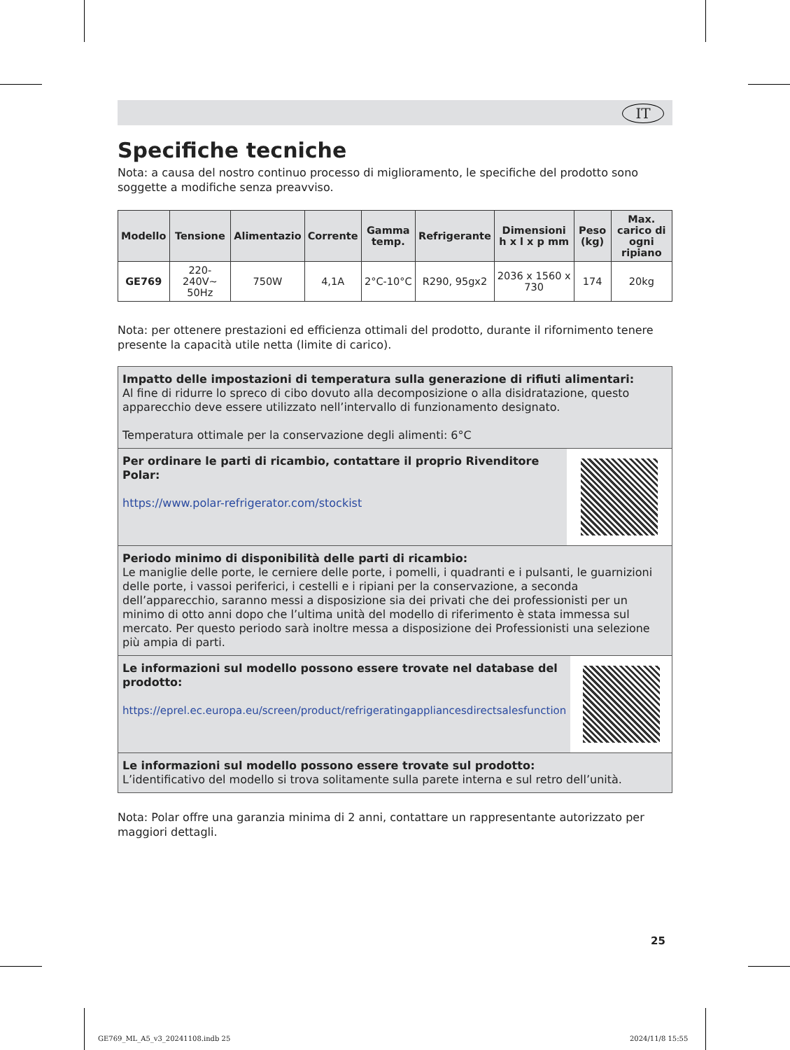IT
Specifiche tecniche
Nota: a causa del nostro continuo processo di miglioramento, le specifiche del prodotto sono soggette a modifiche senza preavviso.
| Modello | Tensione | Alimentazio | Corrente | Gamma temp. | Refrigerante | Dimensioni h x l x p mm | Peso (kg) | Max. carico di ogni ripiano |
| --- | --- | --- | --- | --- | --- | --- | --- | --- |
| GE769 | 220-240V~ 50Hz | 750W | 4,1A | 2°C-10°C | R290, 95gx2 | 2036 x 1560 x 730 | 174 | 20kg |
Nota: per ottenere prestazioni ed efficienza ottimali del prodotto, durante il rifornimento tenere presente la capacità utile netta (limite di carico).
Impatto delle impostazioni di temperatura sulla generazione di rifiuti alimentari:
Al fine di ridurre lo spreco di cibo dovuto alla decomposizione o alla disidratazione, questo apparecchio deve essere utilizzato nell’intervallo di funzionamento designato.
Temperatura ottimale per la conservazione degli alimenti: 6°C
Per ordinare le parti di ricambio, contattare il proprio Rivenditore Polar:
https://www.polar-refrigerator.com/stockist
Periodo minimo di disponibilità delle parti di ricambio:
Le maniglie delle porte, le cerniere delle porte, i pomelli, i quadranti e i pulsanti, le guarnizioni delle porte, i vassoi periferici, i cestelli e i ripiani per la conservazione, a seconda dell’apparecchio, saranno messi a disposizione sia dei privati che dei professionisti per un minimo di otto anni dopo che l’ultima unità del modello di riferimento è stata immessa sul mercato. Per questo periodo sarà inoltre messa a disposizione dei Professionisti una selezione più ampia di parti.
Le informazioni sul modello possono essere trovate nel database del prodotto:
https://eprel.ec.europa.eu/screen/product/refrigeratingappliancesdirectsalesfunction
Le informazioni sul modello possono essere trovate sul prodotto:
L’identificativo del modello si trova solitamente sulla parete interna e sul retro dell’unità.
Nota: Polar offre una garanzia minima di 2 anni, contattare un rappresentante autorizzato per maggiori dettagli.
25
GE769_ML_A5_v3_20241108.indb 25
2024/11/8 15:55